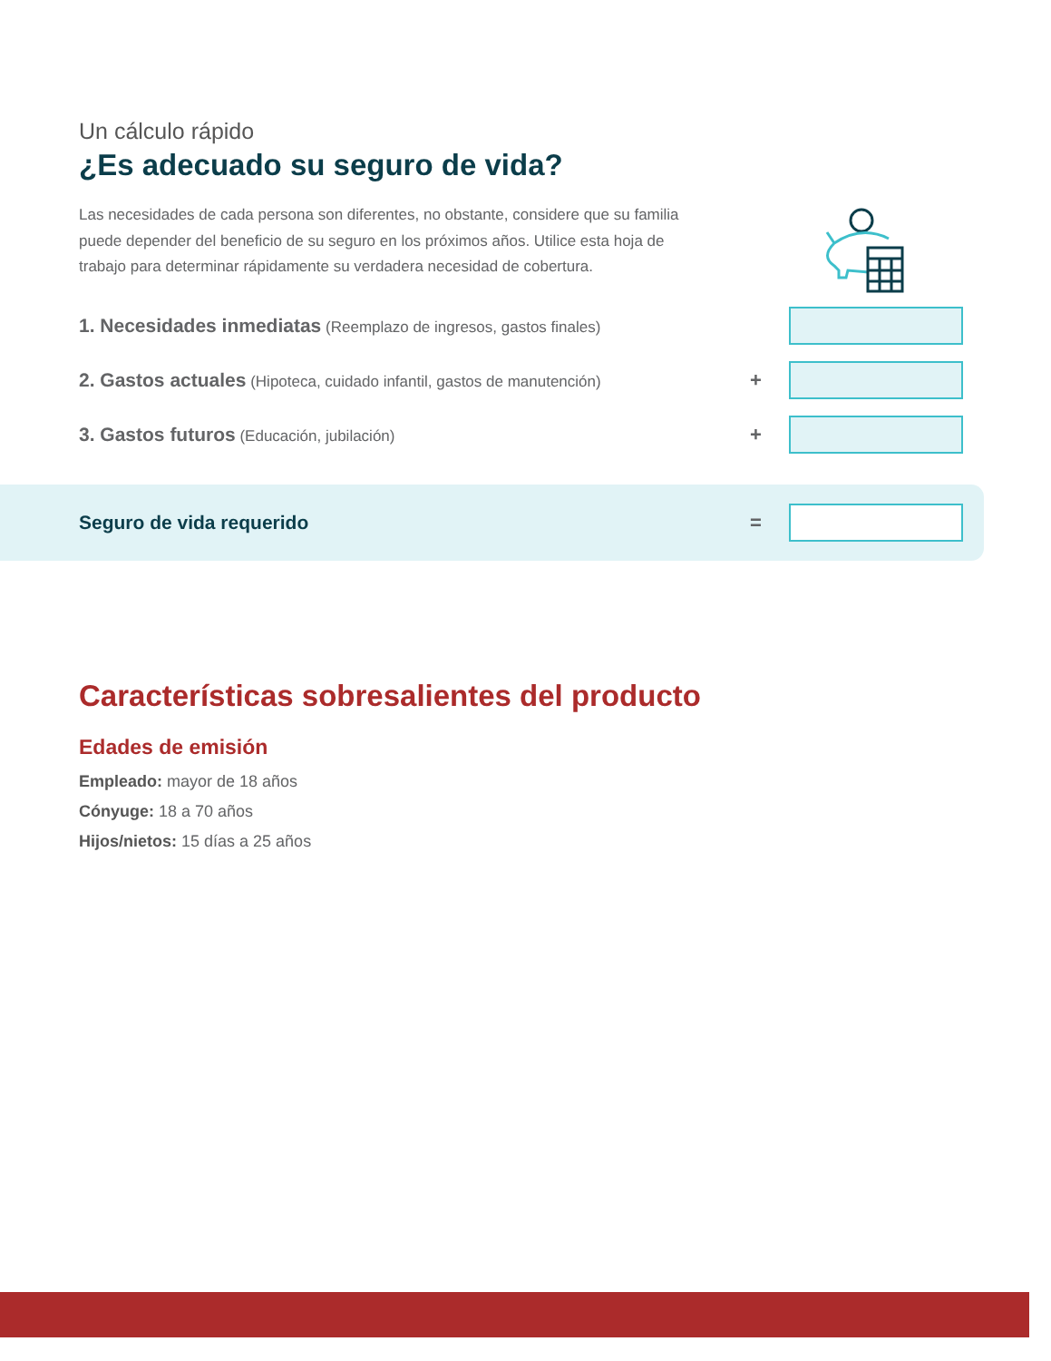Un cálculo rápido
¿Es adecuado su seguro de vida?
Las necesidades de cada persona son diferentes, no obstante, considere que su familia puede depender del beneficio de su seguro en los próximos años. Utilice esta hoja de trabajo para determinar rápidamente su verdadera necesidad de cobertura.
1. Necesidades inmediatas (Reemplazo de ingresos, gastos finales)
2. Gastos actuales (Hipoteca, cuidado infantil, gastos de manutención)
+
3. Gastos futuros (Educación, jubilación)
+
Seguro de vida requerido =
Características sobresalientes del producto
Edades de emisión
Empleado: mayor de 18 años
Cónyuge: 18 a 70 años
Hijos/nietos: 15 días a 25 años